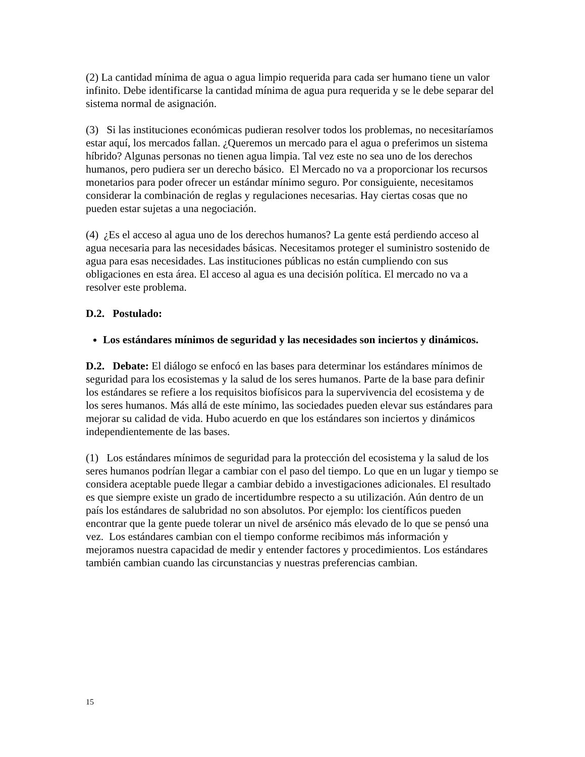(2) La cantidad mínima de agua o agua limpio requerida para cada ser humano tiene un valor infinito. Debe identificarse la cantidad mínima de agua pura requerida y se le debe separar del sistema normal de asignación.
(3) Si las instituciones económicas pudieran resolver todos los problemas, no necesitaríamos estar aquí, los mercados fallan. ¿Queremos un mercado para el agua o preferimos un sistema híbrido? Algunas personas no tienen agua limpia. Tal vez este no sea uno de los derechos humanos, pero pudiera ser un derecho básico. El Mercado no va a proporcionar los recursos monetarios para poder ofrecer un estándar mínimo seguro. Por consiguiente, necesitamos considerar la combinación de reglas y regulaciones necesarias. Hay ciertas cosas que no pueden estar sujetas a una negociación.
(4) ¿Es el acceso al agua uno de los derechos humanos? La gente está perdiendo acceso al agua necesaria para las necesidades básicas. Necesitamos proteger el suministro sostenido de agua para esas necesidades. Las instituciones públicas no están cumpliendo con sus obligaciones en esta área. El acceso al agua es una decisión política. El mercado no va a resolver este problema.
D.2. Postulado:
Los estándares mínimos de seguridad y las necesidades son inciertos y dinámicos.
D.2. Debate: El diálogo se enfocó en las bases para determinar los estándares mínimos de seguridad para los ecosistemas y la salud de los seres humanos. Parte de la base para definir los estándares se refiere a los requisitos biofísicos para la supervivencia del ecosistema y de los seres humanos. Más allá de este mínimo, las sociedades pueden elevar sus estándares para mejorar su calidad de vida. Hubo acuerdo en que los estándares son inciertos y dinámicos independientemente de las bases.
(1) Los estándares mínimos de seguridad para la protección del ecosistema y la salud de los seres humanos podrían llegar a cambiar con el paso del tiempo. Lo que en un lugar y tiempo se considera aceptable puede llegar a cambiar debido a investigaciones adicionales. El resultado es que siempre existe un grado de incertidumbre respecto a su utilización. Aún dentro de un país los estándares de salubridad no son absolutos. Por ejemplo: los científicos pueden encontrar que la gente puede tolerar un nivel de arsénico más elevado de lo que se pensó una vez. Los estándares cambian con el tiempo conforme recibimos más información y mejoramos nuestra capacidad de medir y entender factores y procedimientos. Los estándares también cambian cuando las circunstancias y nuestras preferencias cambian.
15